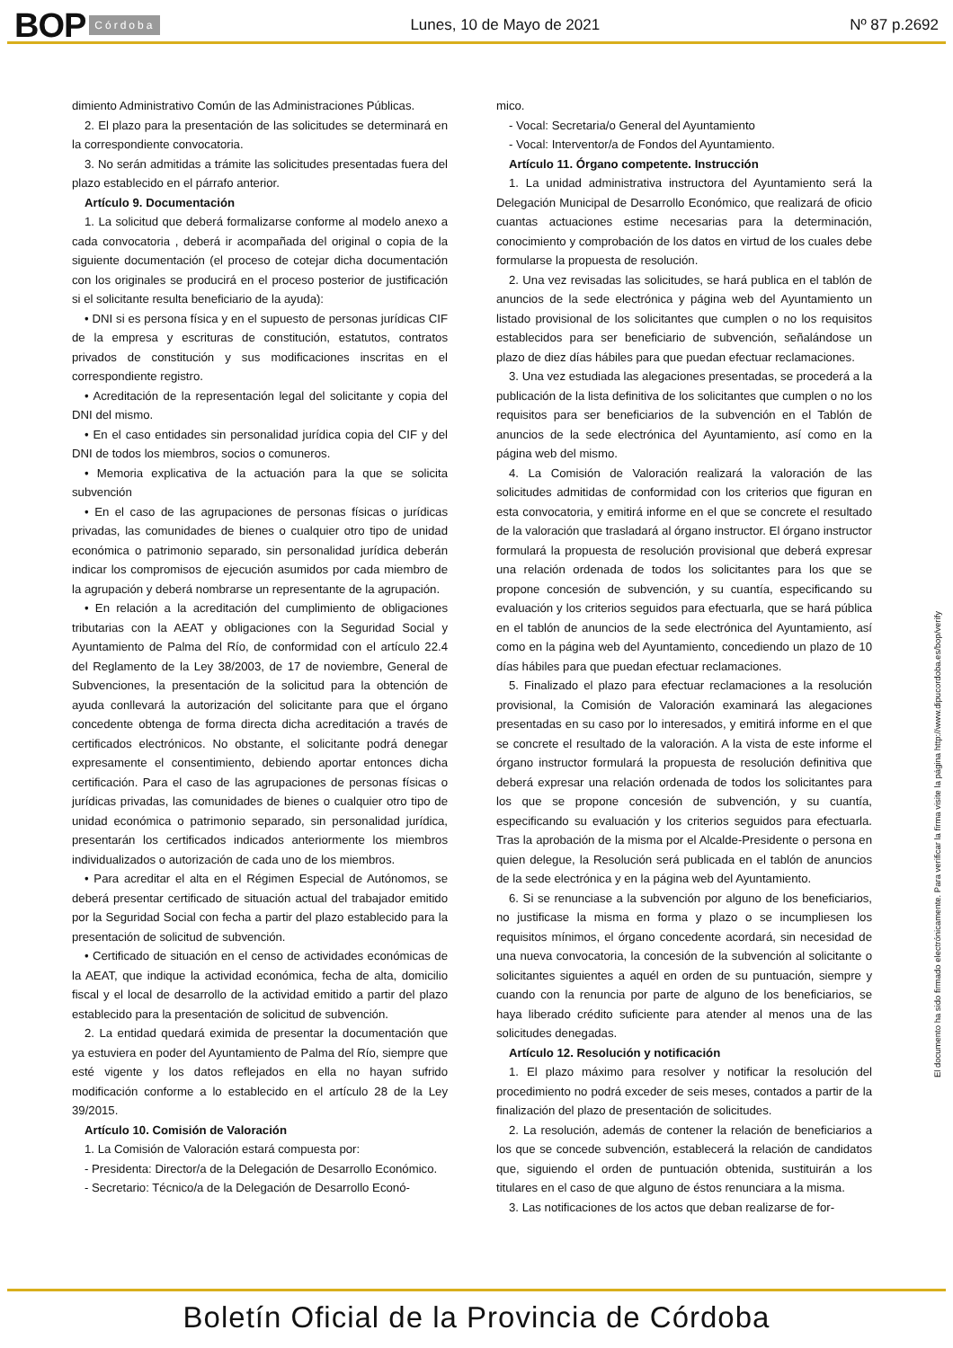BOP Córdoba Lunes, 10 de Mayo de 2021 Nº 87 p.2692
dimiento Administrativo Común de las Administraciones Públicas.
2. El plazo para la presentación de las solicitudes se determinará en la correspondiente convocatoria.
3. No serán admitidas a trámite las solicitudes presentadas fuera del plazo establecido en el párrafo anterior.
Artículo 9. Documentación
1. La solicitud que deberá formalizarse conforme al modelo anexo a cada convocatoria , deberá ir acompañada del original o copia de la siguiente documentación (el proceso de cotejar dicha documentación con los originales se producirá en el proceso posterior de justificación si el solicitante resulta beneficiario de la ayuda):
• DNI si es persona física y en el supuesto de personas jurídicas CIF de la empresa y escrituras de constitución, estatutos, contratos privados de constitución y sus modificaciones inscritas en el correspondiente registro.
• Acreditación de la representación legal del solicitante y copia del DNI del mismo.
• En el caso entidades sin personalidad jurídica copia del CIF y del DNI de todos los miembros, socios o comuneros.
• Memoria explicativa de la actuación para la que se solicita subvención
• En el caso de las agrupaciones de personas físicas o jurídicas privadas, las comunidades de bienes o cualquier otro tipo de unidad económica o patrimonio separado, sin personalidad jurídica deberán indicar los compromisos de ejecución asumidos por cada miembro de la agrupación y deberá nombrarse un representante de la agrupación.
• En relación a la acreditación del cumplimiento de obligaciones tributarias con la AEAT y obligaciones con la Seguridad Social y Ayuntamiento de Palma del Río, de conformidad con el artículo 22.4 del Reglamento de la Ley 38/2003, de 17 de noviembre, General de Subvenciones, la presentación de la solicitud para la obtención de ayuda conllevará la autorización del solicitante para que el órgano concedente obtenga de forma directa dicha acreditación a través de certificados electrónicos. No obstante, el solicitante podrá denegar expresamente el consentimiento, debiendo aportar entonces dicha certificación. Para el caso de las agrupaciones de personas físicas o jurídicas privadas, las comunidades de bienes o cualquier otro tipo de unidad económica o patrimonio separado, sin personalidad jurídica, presentarán los certificados indicados anteriormente los miembros individualizados o autorización de cada uno de los miembros.
• Para acreditar el alta en el Régimen Especial de Autónomos, se deberá presentar certificado de situación actual del trabajador emitido por la Seguridad Social con fecha a partir del plazo establecido para la presentación de solicitud de subvención.
• Certificado de situación en el censo de actividades económicas de la AEAT, que indique la actividad económica, fecha de alta, domicilio fiscal y el local de desarrollo de la actividad emitido a partir del plazo establecido para la presentación de solicitud de subvención.
2. La entidad quedará eximida de presentar la documentación que ya estuviera en poder del Ayuntamiento de Palma del Río, siempre que esté vigente y los datos reflejados en ella no hayan sufrido modificación conforme a lo establecido en el artículo 28 de la Ley 39/2015.
Artículo 10. Comisión de Valoración
1. La Comisión de Valoración estará compuesta por:
- Presidenta: Director/a de la Delegación de Desarrollo Económico.
- Secretario: Técnico/a de la Delegación de Desarrollo Econó-
mico.
- Vocal: Secretaria/o General del Ayuntamiento
- Vocal: Interventor/a de Fondos del Ayuntamiento.
Artículo 11. Órgano competente. Instrucción
1. La unidad administrativa instructora del Ayuntamiento será la Delegación Municipal de Desarrollo Económico, que realizará de oficio cuantas actuaciones estime necesarias para la determinación, conocimiento y comprobación de los datos en virtud de los cuales debe formularse la propuesta de resolución.
2. Una vez revisadas las solicitudes, se hará publica en el tablón de anuncios de la sede electrónica y página web del Ayuntamiento un listado provisional de los solicitantes que cumplen o no los requisitos establecidos para ser beneficiario de subvención, señalándose un plazo de diez días hábiles para que puedan efectuar reclamaciones.
3. Una vez estudiada las alegaciones presentadas, se procederá a la publicación de la lista definitiva de los solicitantes que cumplen o no los requisitos para ser beneficiarios de la subvención en el Tablón de anuncios de la sede electrónica del Ayuntamiento, así como en la página web del mismo.
4. La Comisión de Valoración realizará la valoración de las solicitudes admitidas de conformidad con los criterios que figuran en esta convocatoria, y emitirá informe en el que se concrete el resultado de la valoración que trasladará al órgano instructor. El órgano instructor formulará la propuesta de resolución provisional que deberá expresar una relación ordenada de todos los solicitantes para los que se propone concesión de subvención, y su cuantía, especificando su evaluación y los criterios seguidos para efectuarla, que se hará pública en el tablón de anuncios de la sede electrónica del Ayuntamiento, así como en la página web del Ayuntamiento, concediendo un plazo de 10 días hábiles para que puedan efectuar reclamaciones.
5. Finalizado el plazo para efectuar reclamaciones a la resolución provisional, la Comisión de Valoración examinará las alegaciones presentadas en su caso por lo interesados, y emitirá informe en el que se concrete el resultado de la valoración. A la vista de este informe el órgano instructor formulará la propuesta de resolución definitiva que deberá expresar una relación ordenada de todos los solicitantes para los que se propone concesión de subvención, y su cuantía, especificando su evaluación y los criterios seguidos para efectuarla. Tras la aprobación de la misma por el Alcalde-Presidente o persona en quien delegue, la Resolución será publicada en el tablón de anuncios de la sede electrónica y en la página web del Ayuntamiento.
6. Si se renunciase a la subvención por alguno de los beneficiarios, no justificase la misma en forma y plazo o se incumpliesen los requisitos mínimos, el órgano concedente acordará, sin necesidad de una nueva convocatoria, la concesión de la subvención al solicitante o solicitantes siguientes a aquél en orden de su puntuación, siempre y cuando con la renuncia por parte de alguno de los beneficiarios, se haya liberado crédito suficiente para atender al menos una de las solicitudes denegadas.
Artículo 12. Resolución y notificación
1. El plazo máximo para resolver y notificar la resolución del procedimiento no podrá exceder de seis meses, contados a partir de la finalización del plazo de presentación de solicitudes.
2. La resolución, además de contener la relación de beneficiarios a los que se concede subvención, establecerá la relación de candidatos que, siguiendo el orden de puntuación obtenida, sustituirán a los titulares en el caso de que alguno de éstos renunciara a la misma.
3. Las notificaciones de los actos que deban realizarse de for-
El documento ha sido firmado electrónicamente. Para verificar la firma visite la página http://www.dipucordoba.es/bop/verify
Boletín Oficial de la Provincia de Córdoba